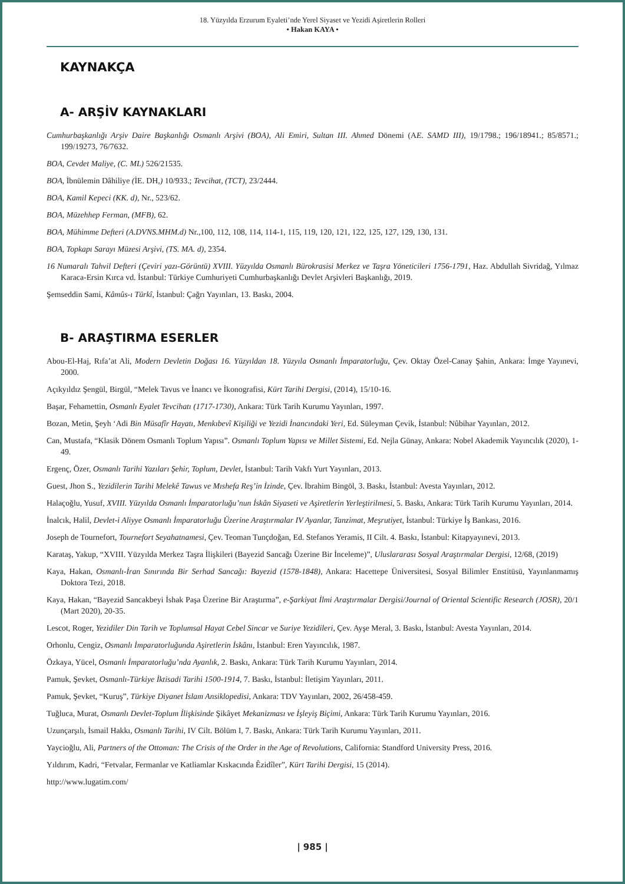18. Yüzyılda Erzurum Eyaleti’nde Yerel Siyaset ve Yezidi Aşiretlerin Rolleri
• Hakan KAYA •
KAYNAKÇA
A- ARŞİV KAYNAKLARI
Cumhurbaşkanlığı Arşiv Daire Başkanlığı Osmanlı Arşivi (BOA), Ali Emiri, Sultan III. Ahmed Dönemi (AE. SAMD III), 19/1798.; 196/18941.; 85/8571.; 199/19273, 76/7632.
BOA, Cevdet Maliye, (C. ML) 526/21535.
BOA, İbnülemin Dâhiliye (İE. DH,) 10/933.; Tevcihat, (TCT), 23/2444.
BOA, Kamil Kepeci (KK. d), Nr., 523/62.
BOA, Müzehhep Ferman, (MFB), 62.
BOA, Mühimme Defteri (A.DVNS.MHM.d) Nr.,100, 112, 108, 114, 114-1, 115, 119, 120, 121, 122, 125, 127, 129, 130, 131.
BOA, Topkapı Sarayı Müzesi Arşivi, (TS. MA. d), 2354.
16 Numaralı Tahvil Defteri (Çeviri yazı-Görüntü) XVIII. Yüzyılda Osmanlı Bürokrasisi Merkez ve Taşra Yöneticileri 1756-1791, Haz. Abdullah Sivridağ, Yılmaz Karaca-Ersin Kırca vd. İstanbul: Türkiye Cumhuriyeti Cumhurbaşkanlığı Devlet Arşivleri Başkanlığı, 2019.
Şemseddin Sami, Kâmûs-ı Türkî, İstanbul: Çağrı Yayınları, 13. Baskı, 2004.
B- ARAŞTIRMA ESERLER
Abou-El-Haj, Rıfa’at Ali, Modern Devletin Doğası 16. Yüzyıldan 18. Yüzyıla Osmanlı İmparatorluğu, Çev. Oktay Özel-Canay Şahin, Ankara: İmge Yayınevi, 2000.
Açıkyıldız Şengül, Birgül, “Melek Tavus ve İnancı ve İkonografisi, Kürt Tarihi Dergisi, (2014), 15/10-16.
Başar, Fehamettin, Osmanlı Eyalet Tevcihatı (1717-1730), Ankara: Türk Tarih Kurumu Yayınları, 1997.
Bozan, Metin, Şeyh ‘Adi Bin Müsafîr Hayatı, Menkıbevî Kişiliği ve Yezidi İnancındaki Yeri, Ed. Süleyman Çevik, İstanbul: Nûbihar Yayınları, 2012.
Can, Mustafa, “Klasik Dönem Osmanlı Toplum Yapısı”. Osmanlı Toplum Yapısı ve Millet Sistemi, Ed. Nejla Günay, Ankara: Nobel Akademik Yayıncılık (2020), 1-49.
Ergenç, Özer, Osmanlı Tarihi Yazıları Şehir, Toplum, Devlet, İstanbul: Tarih Vakfı Yurt Yayınları, 2013.
Guest, Jhon S., Yezidilerin Tarihi Melekê Tawus ve Mıshefa Reş’in İzinde, Çev. İbrahim Bingöl, 3. Baskı, İstanbul: Avesta Yayınları, 2012.
Halaçoğlu, Yusuf, XVIII. Yüzyılda Osmanlı İmparatorluğu’nun İskân Siyaseti ve Aşiretlerin Yerleştirilmesi, 5. Baskı, Ankara: Türk Tarih Kurumu Yayınları, 2014.
İnalcık, Halil, Devlet-i Aliyye Osmanlı İmparatorluğu Üzerine Araştırmalar IV Ayanlar, Tanzimat, Meşrutiyet, İstanbul: Türkiye İş Bankası, 2016.
Joseph de Tournefort, Tournefort Seyahatnamesi, Çev. Teoman Tunçdoğan, Ed. Stefanos Yeramis, II Cilt. 4. Baskı, İstanbul: Kitapyayınevi, 2013.
Karataş, Yakup, “XVIII. Yüzyılda Merkez Taşra İlişkileri (Bayezid Sancağı Üzerine Bir İnceleme)”, Uluslararası Sosyal Araştırmalar Dergisi, 12/68, (2019)
Kaya, Hakan, Osmanlı-İran Sınırında Bir Serhad Sancağı: Bayezid (1578-1848), Ankara: Hacettepe Üniversitesi, Sosyal Bilimler Enstitüsü, Yayınlanmamış Doktora Tezi, 2018.
Kaya, Hakan, “Bayezid Sancakbeyi İshak Paşa Üzerine Bir Araştırma”, e-Şarkiyat İlmi Araştırmalar Dergisi/Journal of Oriental Scientific Research (JOSR), 20/1 (Mart 2020), 20-35.
Lescot, Roger, Yezidiler Din Tarih ve Toplumsal Hayat Cebel Sincar ve Suriye Yezidileri, Çev. Ayşe Meral, 3. Baskı, İstanbul: Avesta Yayınları, 2014.
Orhonlu, Cengiz, Osmanlı İmparatorluğunda Aşiretlerin İskânı, İstanbul: Eren Yayıncılık, 1987.
Özkaya, Yücel, Osmanlı İmparatorluğu’nda Ayanlık, 2. Baskı, Ankara: Türk Tarih Kurumu Yayınları, 2014.
Pamuk, Şevket, Osmanlı-Türkiye İktisadi Tarihi 1500-1914, 7. Baskı, İstanbul: İletişim Yayınları, 2011.
Pamuk, Şevket, “Kuruş”, Türkiye Diyanet İslam Ansiklopedisi, Ankara: TDV Yayınları, 2002, 26/458-459.
Tuğluca, Murat, Osmanlı Devlet-Toplum İlişkisinde Şikâyet Mekanizması ve İşleyiş Biçimi, Ankara: Türk Tarih Kurumu Yayınları, 2016.
Uzunçarşılı, İsmail Hakkı, Osmanlı Tarihi, IV Cilt. Bölüm I, 7. Baskı, Ankara: Türk Tarih Kurumu Yayınları, 2011.
Yaycioğlu, Ali, Partners of the Ottoman: The Crisis of the Order in the Age of Revolutions, California: Standford University Press, 2016.
Yıldırım, Kadri, “Fetvalar, Fermanlar ve Katliamlar Kıskacında Êzidîler”, Kürt Tarihi Dergisi, 15 (2014).
http://www.lugatim.com/
| 985 |